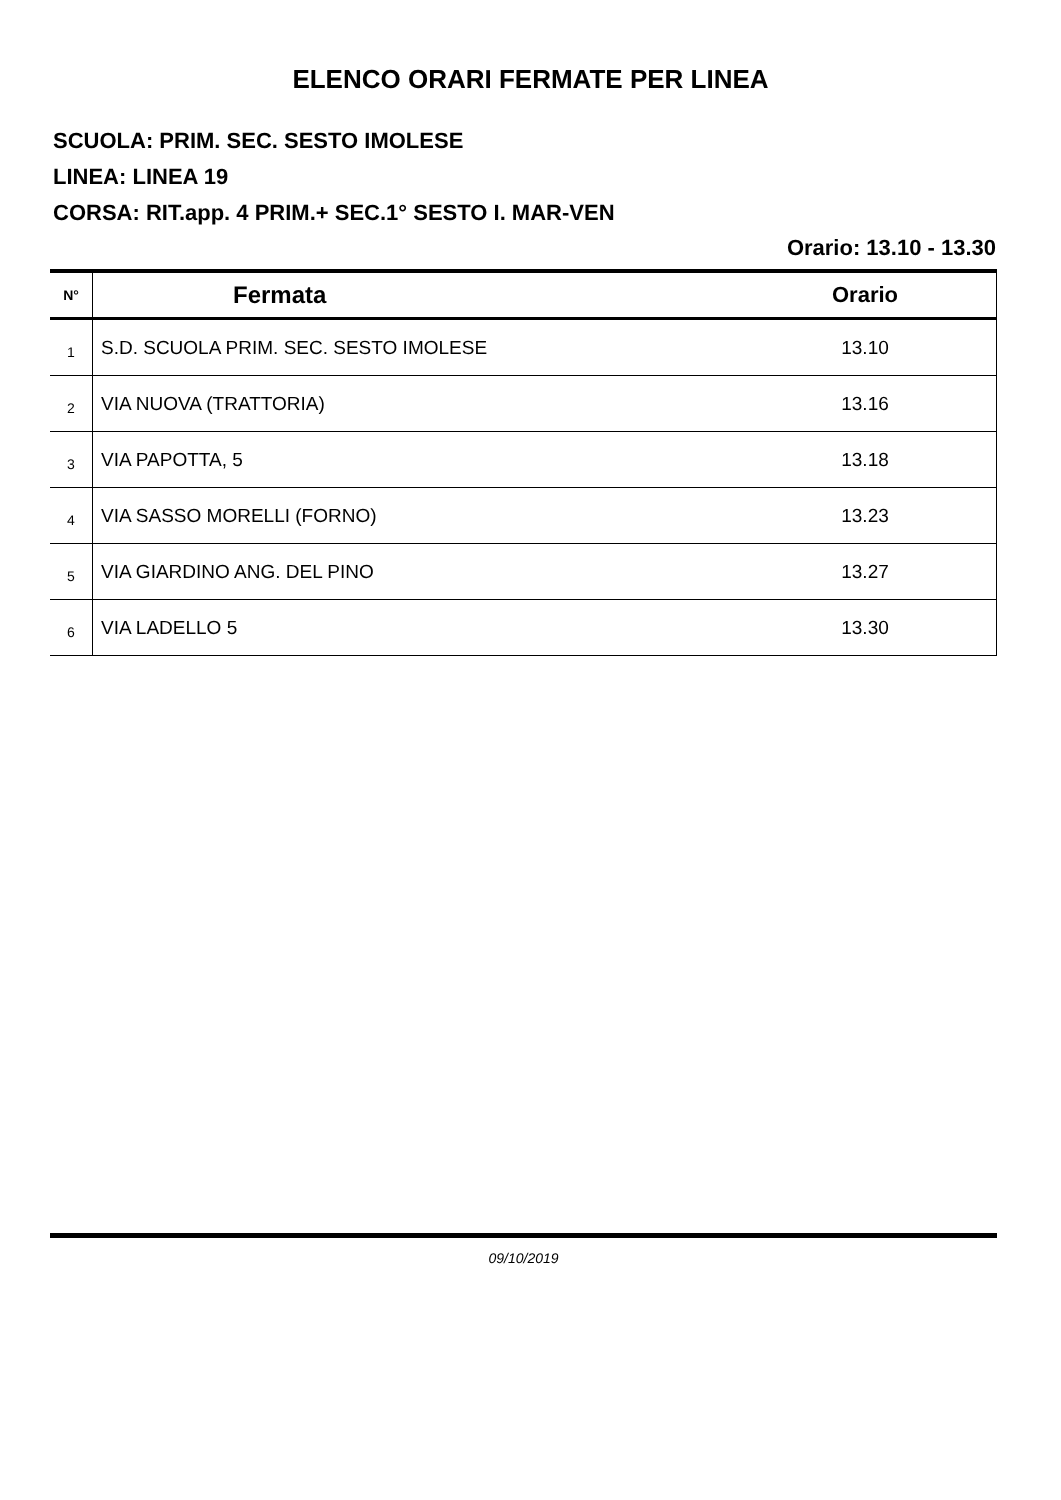ELENCO ORARI FERMATE PER LINEA
SCUOLA: PRIM. SEC. SESTO IMOLESE
LINEA: LINEA 19
CORSA: RIT.app. 4 PRIM.+ SEC.1° SESTO I. MAR-VEN
Orario: 13.10 - 13.30
| N° | Fermata | Orario |
| --- | --- | --- |
| 1 | S.D. SCUOLA PRIM. SEC. SESTO IMOLESE | 13.10 |
| 2 | VIA NUOVA (TRATTORIA) | 13.16 |
| 3 | VIA PAPOTTA, 5 | 13.18 |
| 4 | VIA SASSO MORELLI (FORNO) | 13.23 |
| 5 | VIA GIARDINO ANG. DEL PINO | 13.27 |
| 6 | VIA LADELLO 5 | 13.30 |
09/10/2019